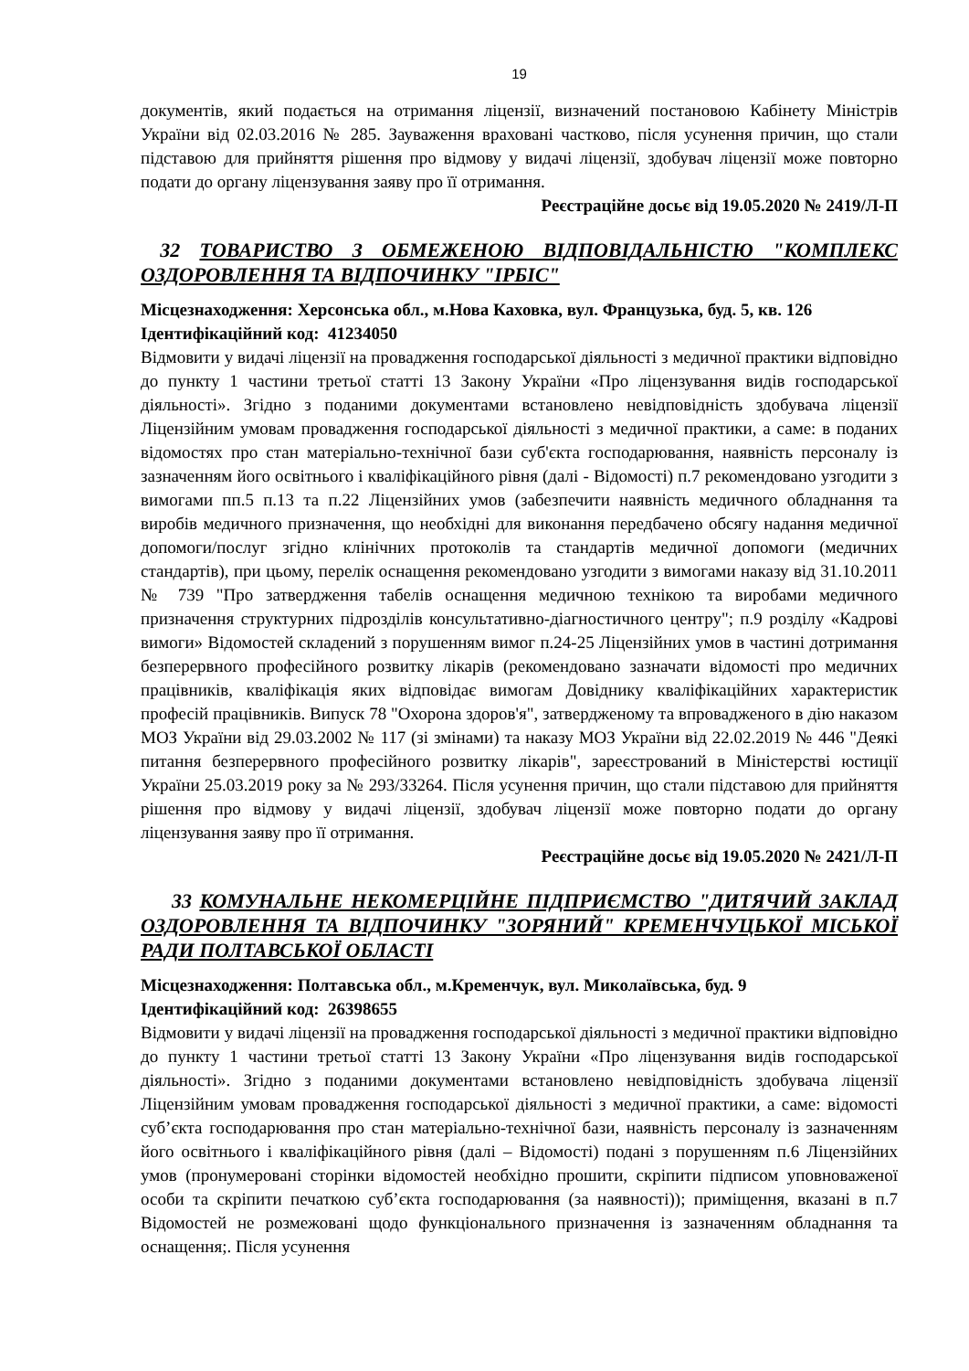19
документів, який подається на отримання ліцензії, визначений постановою Кабінету Міністрів України від 02.03.2016 № 285. Зауваження враховані частково, після усунення причин, що стали підставою для прийняття рішення про відмову у видачі ліцензії, здобувач ліцензії може повторно подати до органу ліцензування заяву про її отримання.
Реєстраційне досьє від 19.05.2020 № 2419/Л-П
32 ТОВАРИСТВО З ОБМЕЖЕНОЮ ВІДПОВІДАЛЬНІСТЮ "КОМПЛЕКС ОЗДОРОВЛЕННЯ ТА ВІДПОЧИНКУ "ІРБІС"
Місцезнаходження: Херсонська обл., м.Нова Каховка, вул. Французька, буд. 5, кв. 126
Ідентифікаційний код: 41234050
Відмовити у видачі ліцензії на провадження господарської діяльності з медичної практики відповідно до пункту 1 частини третьої статті 13 Закону України «Про ліцензування видів господарської діяльності». Згідно з поданими документами встановлено невідповідність здобувача ліцензії Ліцензійним умовам провадження господарської діяльності з медичної практики, а саме: в поданих відомостях про стан матеріально-технічної бази суб'єкта господарювання, наявність персоналу із зазначенням його освітнього і кваліфікаційного рівня (далі - Відомості) п.7 рекомендовано узгодити з вимогами пп.5 п.13 та п.22 Ліцензійних умов (забезпечити наявність медичного обладнання та виробів медичного призначення, що необхідні для виконання передбачено обсягу надання медичної допомоги/послуг згідно клінічних протоколів та стандартів медичної допомоги (медичних стандартів), при цьому, перелік оснащення рекомендовано узгодити з вимогами наказу від 31.10.2011 № 739 "Про затвердження табелів оснащення медичною технікою та виробами медичного призначення структурних підрозділів консультативно-діагностичного центру"; п.9 розділу «Кадрові вимоги» Відомостей складений з порушенням вимог п.24-25 Ліцензійних умов в частині дотримання безперервного професійного розвитку лікарів (рекомендовано зазначати відомості про медичних працівників, кваліфікація яких відповідає вимогам Довіднику кваліфікаційних характеристик професій працівників. Випуск 78 "Охорона здоров'я", затвердженому та впровадженого в дію наказом МОЗ України від 29.03.2002 № 117 (зі змінами) та наказу МОЗ України від 22.02.2019 № 446 "Деякі питання безперервного професійного розвитку лікарів", зареєстрований в Міністерстві юстиції України 25.03.2019 року за № 293/33264. Після усунення причин, що стали підставою для прийняття рішення про відмову у видачі ліцензії, здобувач ліцензії може повторно подати до органу ліцензування заяву про її отримання.
Реєстраційне досьє від 19.05.2020 № 2421/Л-П
33 КОМУНАЛЬНЕ НЕКОМЕРЦІЙНЕ ПІДПРИЄМСТВО "ДИТЯЧИЙ ЗАКЛАД ОЗДОРОВЛЕННЯ ТА ВІДПОЧИНКУ "ЗОРЯНИЙ" КРЕМЕНЧУЦЬКОЇ МІСЬКОЇ РАДИ ПОЛТАВСЬКОЇ ОБЛАСТІ
Місцезнаходження: Полтавська обл., м.Кременчук, вул. Миколаївська, буд. 9
Ідентифікаційний код: 26398655
Відмовити у видачі ліцензії на провадження господарської діяльності з медичної практики відповідно до пункту 1 частини третьої статті 13 Закону України «Про ліцензування видів господарської діяльності». Згідно з поданими документами встановлено невідповідність здобувача ліцензії Ліцензійним умовам провадження господарської діяльності з медичної практики, а саме: відомості суб’єкта господарювання про стан матеріально-технічної бази, наявність персоналу із зазначенням його освітнього і кваліфікаційного рівня (далі – Відомості) подані з порушенням п.6 Ліцензійних умов (пронумеровані сторінки відомостей необхідно прошити, скріпити підписом уповноваженої особи та скріпити печаткою суб’єкта господарювання (за наявності)); приміщення, вказані в п.7 Відомостей не розмежовані щодо функціонального призначення із зазначенням обладнання та оснащення;. Після усунення